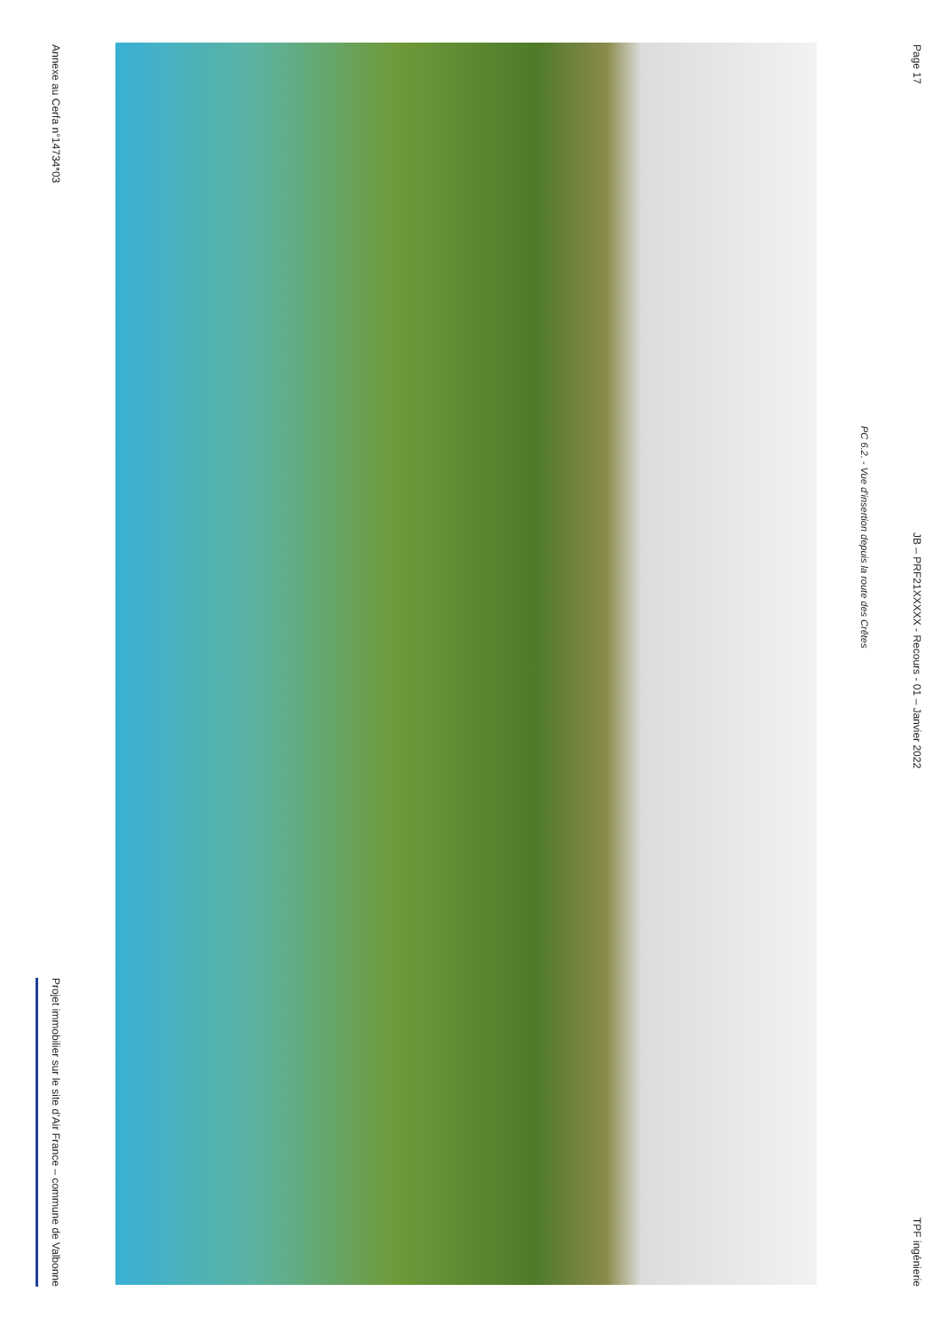Annexe au Cerfa n°14734*03 Projet immobilier sur le site d’Air France – commune de Valbonne
PC 6.2. - Vue d’insertion depuis la route des Crêtes
Page 17 JB – PRF21XXXXX - Recours - 01 – Janvier 2022 TPF ingénierie